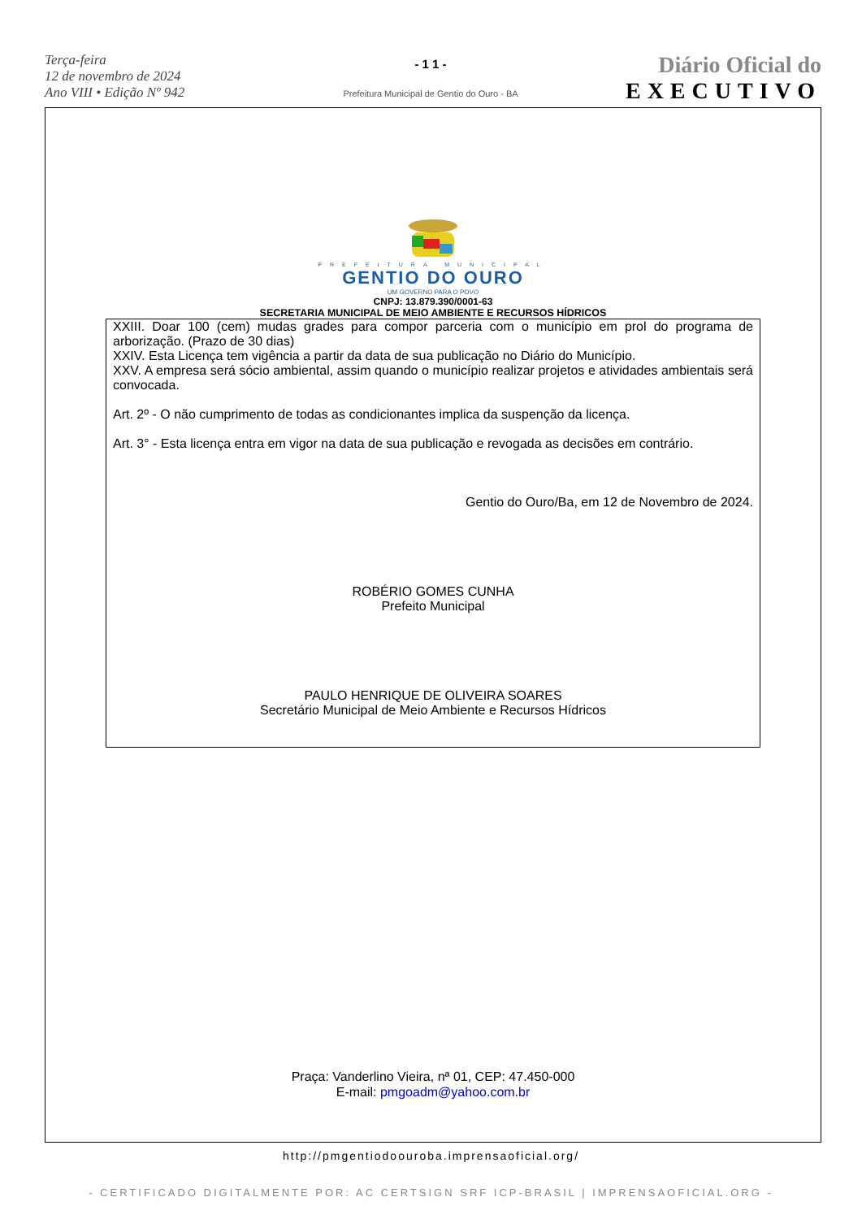Terça-feira
12 de novembro de 2024
Ano VIII • Edição Nº 942
- 1 1 -
Prefeitura Municipal de Gentio do Ouro - BA
Diário Oficial do
EXECUTIVO
PREFEITURA MUNICIPAL
GENTIO DO OURO
UM GOVERNO PARA O POVO
CNPJ: 13.879.390/0001-63
SECRETARIA MUNICIPAL DE MEIO AMBIENTE E RECURSOS HÍDRICOS
XXIII. Doar 100 (cem) mudas grades para compor parceria com o município em prol do programa de arborização. (Prazo de 30 dias)
XXIV. Esta Licença tem vigência a partir da data de sua publicação no Diário do Município.
XXV. A empresa será sócio ambiental, assim quando o município realizar projetos e atividades ambientais será convocada.
Art. 2º - O não cumprimento de todas as condicionantes implica da suspenção da licença.
Art. 3° - Esta licença entra em vigor na data de sua publicação e revogada as decisões em contrário.
Gentio do Ouro/Ba, em 12 de Novembro de 2024.
ROBÉRIO GOMES CUNHA
Prefeito Municipal
PAULO HENRIQUE DE OLIVEIRA SOARES
Secretário Municipal de Meio Ambiente e Recursos Hídricos
Praça: Vanderlino Vieira, nª 01, CEP: 47.450-000
E-mail: pmgoadm@yahoo.com.br
http://pmgentiodoouroba.imprensaoficial.org/
- CERTIFICADO DIGITALMENTE POR: AC CERTSIGN SRF ICP-BRASIL | IMPRENSAOFICIAL.ORG -